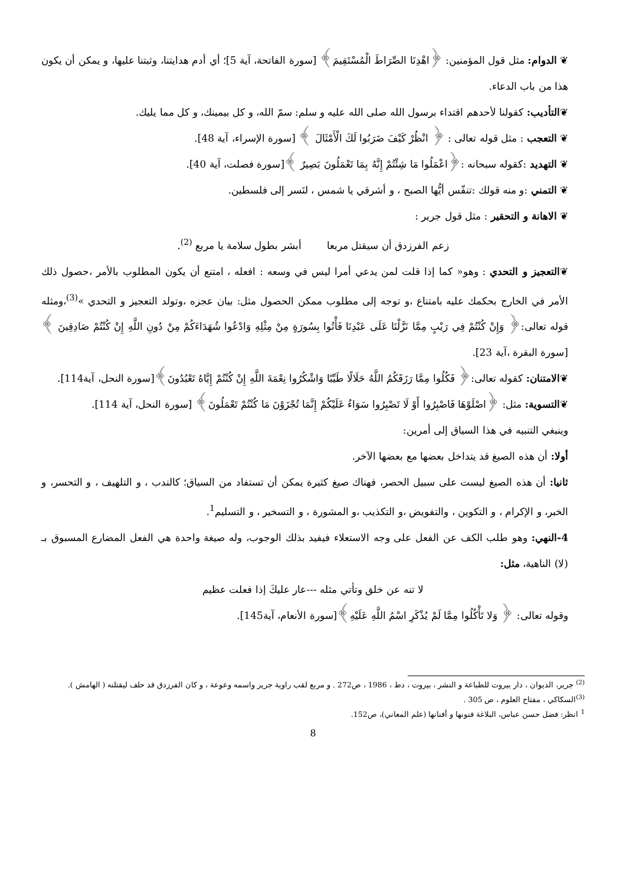❦ الدوام: مثل قول المؤمنين: ﴿اهْدِنَا الصِّرَاطَ الْمُسْتَقِيمَ﴾ [سورة الفاتحة، آية 5]؛ أي أدم هدايتنا، وثبتنا عليها، و يمكن أن يكون هذا من باب الدعاء.
❦التأديب: كقولنا لأحدهم اقتداء برسول الله صلى الله عليه و سلم: سمّ الله، و كل بيمينك، و كل مما يليك.
❦ التعجب : مثل قوله تعالى : ﴿ انْظُرْ كَيْفَ ضَرَبُوا لَكَ الْأَمْثَالَ ﴾ [سورة الإسراء، آية 48].
❦ التهديد :كقوله سبحانه :﴿اعْمَلُوا مَا شِئْتُمْ إِنَّهُ بِمَا تَعْمَلُونَ بَصِيرٌ ﴾[سورة فصلت، آية 40].
❦ التمني :و منه قولك :تنفّس أيُّها الصبح ، و أشرقي يا شمس ، لنَسر إلى فلسطين.
❦ الاهانة و التحقير : مثل قول جرير :
زعم الفرزدق أن سيقتل مربعا أبشر بطول سلامة يا مربع <sup>(2)</sup>.
❦التعجيز و التحدي : وهو« كما إذا قلت لمن يدعي أمرا ليس في وسعه : افعله ، امتنع أن يكون المطلوب بالأمر ،حصول ذلك الأمر في الخارج بحكمك عليه بامتناع ،و توجه إلى مطلوب ممكن الحصول مثل: بيان عجزه ،وتولد التعجيز و التحدي »<sup>(3)</sup>،ومثله قوله تعالى:﴿ وَإِنْ كُنْتُمْ فِي رَيْبٍ مِمَّا نَزَّلْنَا عَلَى عَبْدِنَا فَأْتُوا بِسُورَةٍ مِنْ مِثْلِهِ وَادْعُوا شُهَدَاءَكُمْ مِنْ دُونِ اللَّهِ إِنْ كُنْتُمْ صَادِقِينَ ﴾ [سورة البقرة ،آية 23].
❦الامتنان: كقوله تعالى:﴿ فَكُلُوا مِمَّا رَزَقَكُمُ اللَّهُ حَلَالًا طَيِّبًا وَاشْكُرُوا نِعْمَةَ اللَّهِ إِنْ كُنْتُمْ إِيَّاهُ تَعْبُدُونَ﴾[سورة النحل، آية114].
❦التسوية: مثل: ﴿اصْلَوْهَا فَاصْبِرُوا أَوْ لَا تَصْبِرُوا سَوَاءٌ عَلَيْكُمْ إِنَّمَا تُجْزَوْنَ مَا كُنْتُمْ تَعْمَلُونَ﴾ [سورة النحل، آية 114].
وينبغي التنبيه في هذا السياق إلى أمرين:
أولا: أن هذه الصيغ قد يتداخل بعضها مع بعضها الآخر.
ثانيا: أن هذه الصيغ ليست على سبيل الحصر، فهناك صيغ كثيرة يمكن أن تستفاد من السياق؛ كالندب ، و التلهيف ، و التحسر، و الخبر، و الإكرام ، و التكوين ، والتفويض ،و التكذيب ،و المشورة ، و التسخير ، و التسليم<sup>1</sup>.
4-النهي: وهو طلب الكف عن الفعل على وجه الاستعلاء فيفيد بذلك الوجوب، وله صيغة واحدة هي الفعل المضارع المسبوق بـ (لا) الناهية، مثل:
لا تنه عن خلق وتأتي مثله ---عار عليكَ إذا فعلت عظيم
وقوله تعالى: ﴿ وَلا تَأْكُلُوا مِمَّا لَمْ يُذْكَرِ اسْمُ اللَّهِ عَلَيْهِ﴾[سورة الأنعام، آية145].
<sup>(2)</sup> جرير، الديوان ، دار بيروت للطباعة و النشر ، بيروت ، دط ، 1986 ، ص272 . و مربع لقب راوية جرير واسمه وعوعة ، و كان الفرزدق قد حلف ليقتلنه ( الهامش ).
<sup>(3)</sup> السكاكي ، مفتاح العلوم ، ص 305 .
<sup>1</sup> انظر: فضل حسن عباس، البلاغة فنونها و أفنانها (علم المعاني)، ص152.
8